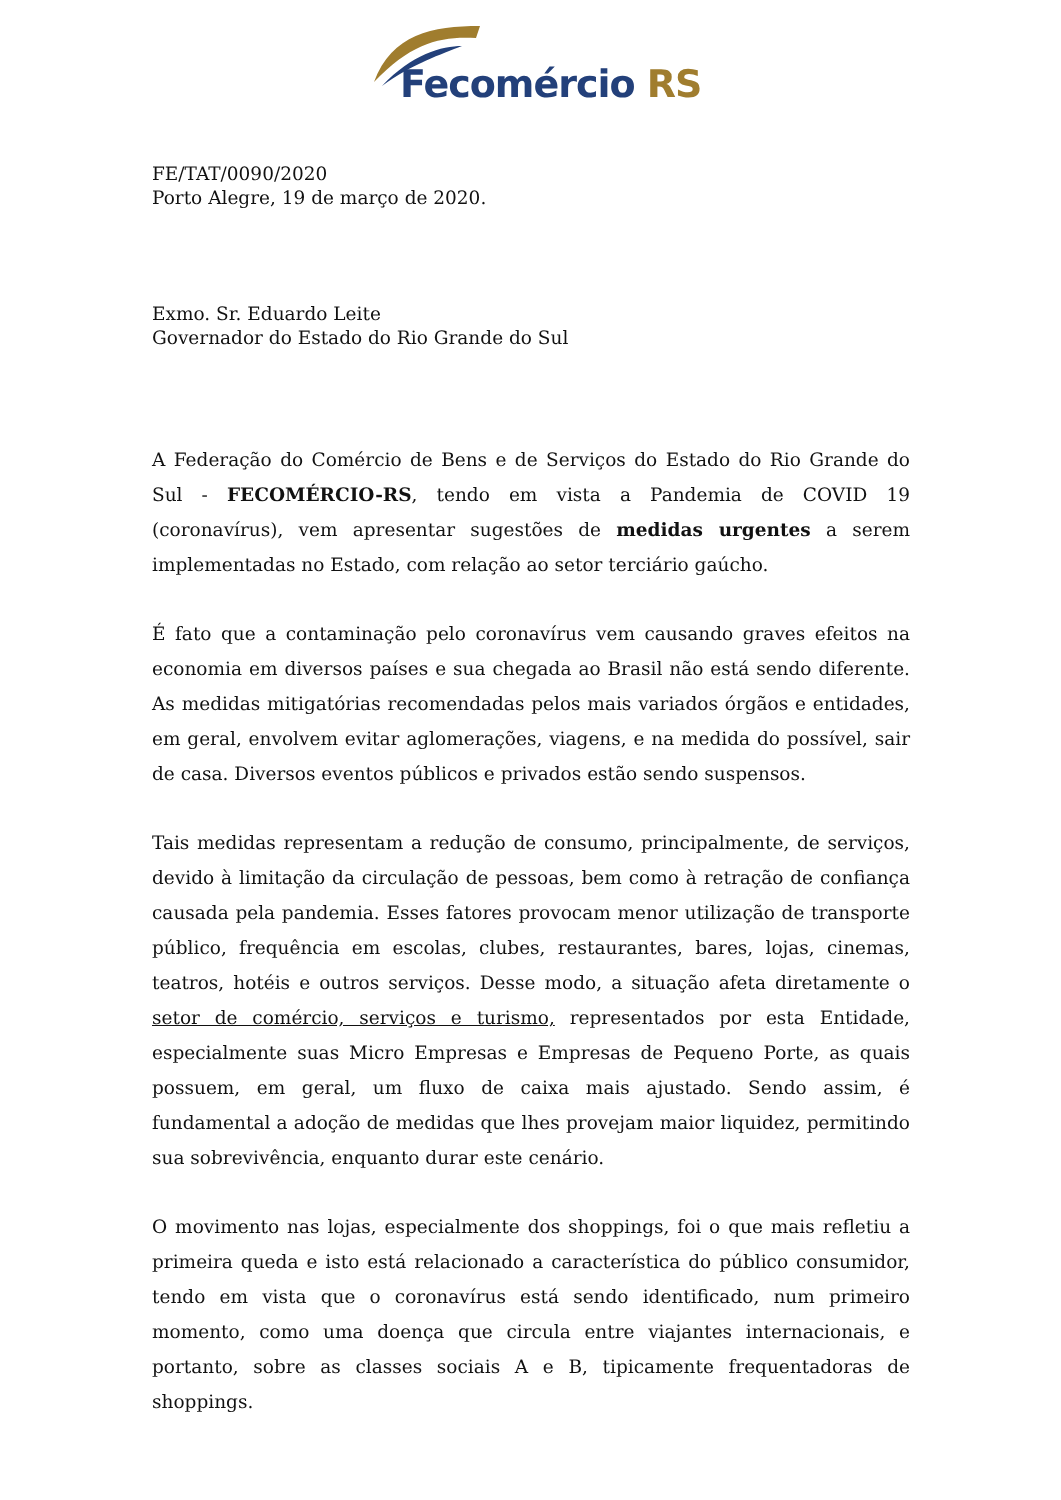Fecomércio RS
FE/TAT/0090/2020
Porto Alegre, 19 de março de 2020.
Exmo. Sr. Eduardo Leite
Governador do Estado do Rio Grande do Sul
A Federação do Comércio de Bens e de Serviços do Estado do Rio Grande do Sul - FECOMÉRCIO-RS, tendo em vista a Pandemia de COVID 19 (coronavírus), vem apresentar sugestões de medidas urgentes a serem implementadas no Estado, com relação ao setor terciário gaúcho.
É fato que a contaminação pelo coronavírus vem causando graves efeitos na economia em diversos países e sua chegada ao Brasil não está sendo diferente. As medidas mitigatórias recomendadas pelos mais variados órgãos e entidades, em geral, envolvem evitar aglomerações, viagens, e na medida do possível, sair de casa. Diversos eventos públicos e privados estão sendo suspensos.
Tais medidas representam a redução de consumo, principalmente, de serviços, devido à limitação da circulação de pessoas, bem como à retração de confiança causada pela pandemia. Esses fatores provocam menor utilização de transporte público, frequência em escolas, clubes, restaurantes, bares, lojas, cinemas, teatros, hotéis e outros serviços. Desse modo, a situação afeta diretamente o setor de comércio, serviços e turismo, representados por esta Entidade, especialmente suas Micro Empresas e Empresas de Pequeno Porte, as quais possuem, em geral, um fluxo de caixa mais ajustado. Sendo assim, é fundamental a adoção de medidas que lhes provejam maior liquidez, permitindo sua sobrevivência, enquanto durar este cenário.
O movimento nas lojas, especialmente dos shoppings, foi o que mais refletiu a primeira queda e isto está relacionado a característica do público consumidor, tendo em vista que o coronavírus está sendo identificado, num primeiro momento, como uma doença que circula entre viajantes internacionais, e portanto, sobre as classes sociais A e B, tipicamente frequentadoras de shoppings.